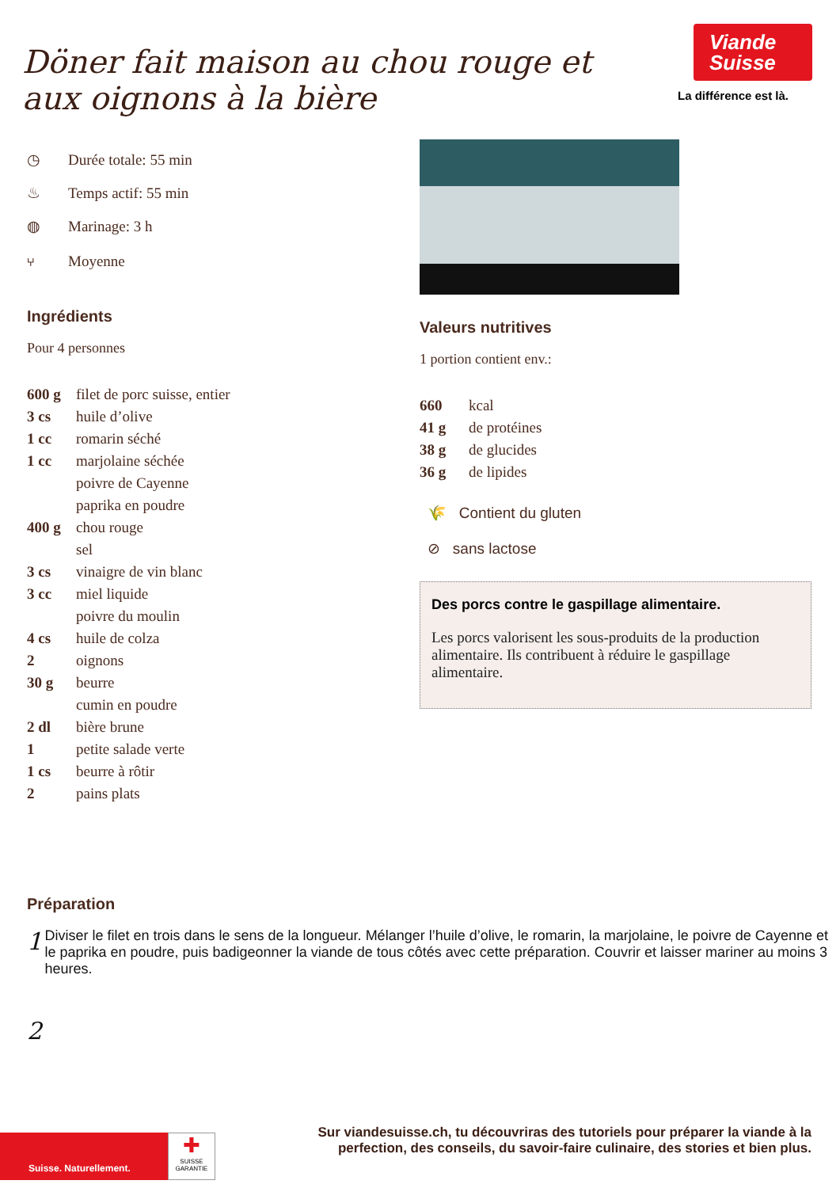Döner fait maison au chou rouge et aux oignons à la bière
Viande
Suisse
La différence est là.
◷ Durée totale: 55 min
♨ Temps actif: 55 min
◍ Marinage: 3 h
⑂ Moyenne
Ingrédients
Pour 4 personnes
| 600 g | filet de porc suisse, entier |
| 3 cs | huile d’olive |
| 1 cc | romarin séché |
| 1 cc | marjolaine séchée |
| | poivre de Cayenne |
| | paprika en poudre |
| 400 g | chou rouge |
| | sel |
| 3 cs | vinaigre de vin blanc |
| 3 cc | miel liquide |
| | poivre du moulin |
| 4 cs | huile de colza |
| 2 | oignons |
| 30 g | beurre |
| | cumin en poudre |
| 2 dl | bière brune |
| 1 | petite salade verte |
| 1 cs | beurre à rôtir |
| 2 | pains plats |
Valeurs nutritives
1 portion contient env.:
| 660 | kcal |
| 41 g | de protéines |
| 38 g | de glucides |
| 36 g | de lipides |
🌾 Contient du gluten
⊘ sans lactose
Des porcs contre le gaspillage alimentaire.
Les porcs valorisent les sous-produits de la production alimentaire. Ils contribuent à réduire le gaspillage alimentaire.
Préparation
1
Diviser le filet en trois dans le sens de la longueur. Mélanger l’huile d’olive, le romarin, la marjolaine, le poivre de Cayenne et le paprika en poudre, puis badigeonner la viande de tous côtés avec cette préparation. Couvrir et laisser mariner au moins 3 heures.
2
Suisse. Naturellement.
✚
SUISSE GARANTIE
Sur viandesuisse.ch, tu découvriras des tutoriels pour préparer la viande à la perfection, des conseils, du savoir-faire culinaire, des stories et bien plus.